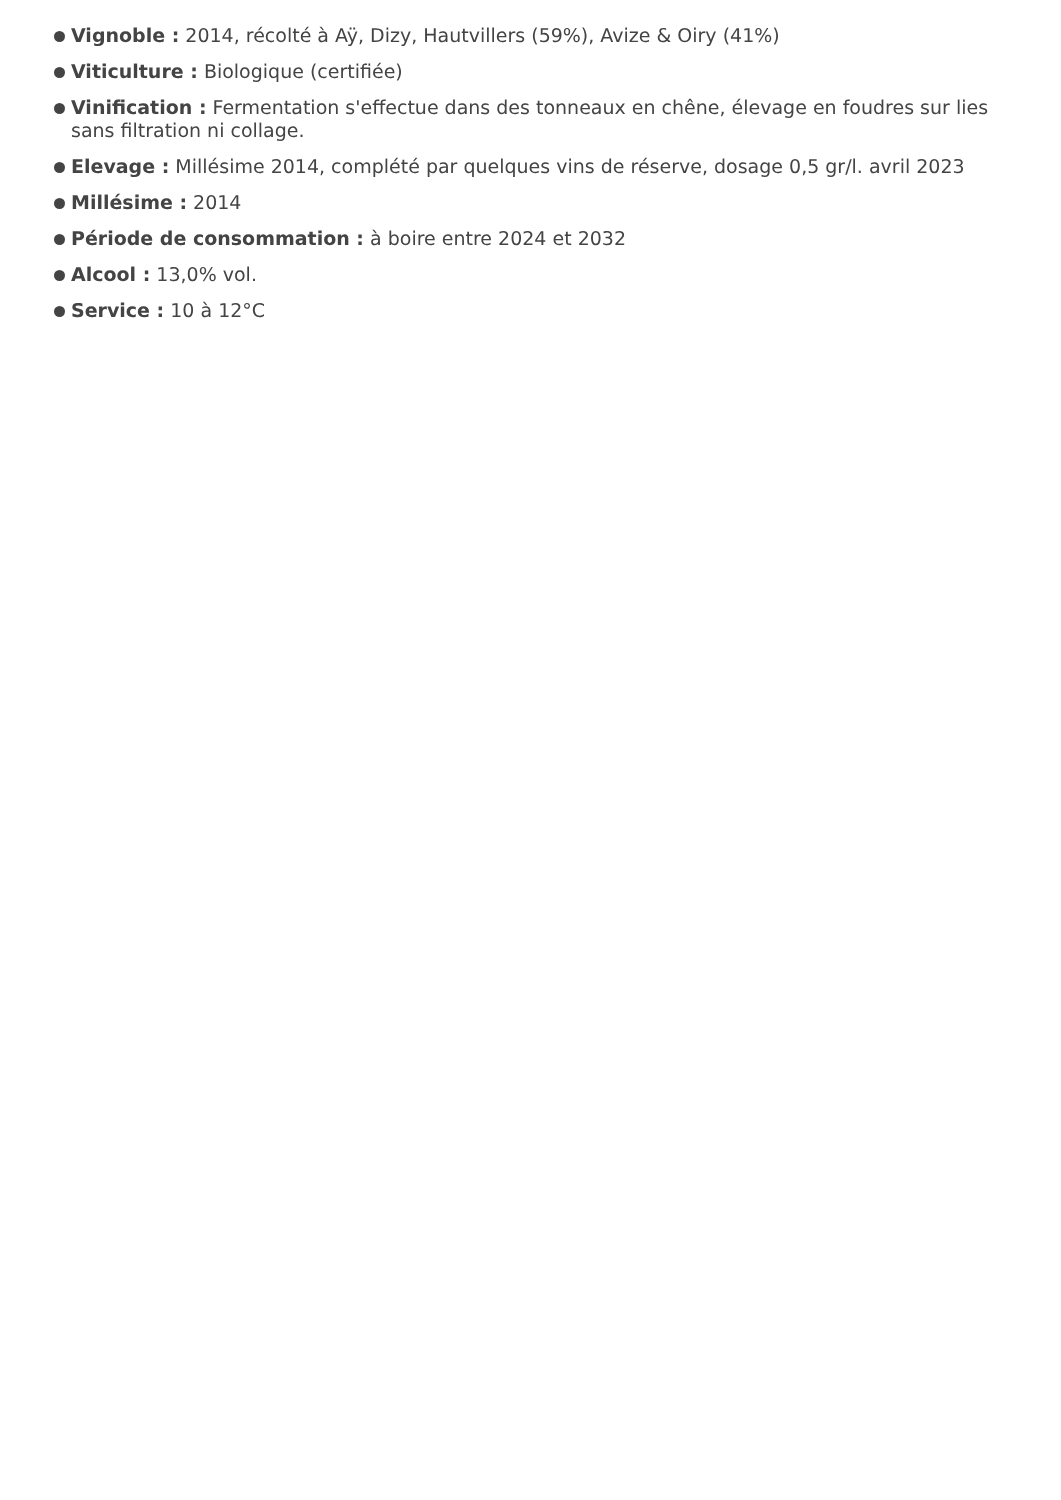Vignoble : 2014, récolté à Aÿ, Dizy, Hautvillers (59%), Avize & Oiry (41%)
Viticulture : Biologique (certifiée)
Vinification : Fermentation s'effectue dans des tonneaux en chêne, élevage en foudres sur lies sans filtration ni collage.
Elevage : Millésime 2014, complété par quelques vins de réserve, dosage 0,5 gr/l. avril 2023
Millésime : 2014
Période de consommation : à boire entre 2024 et 2032
Alcool : 13,0% vol.
Service : 10 à 12°C